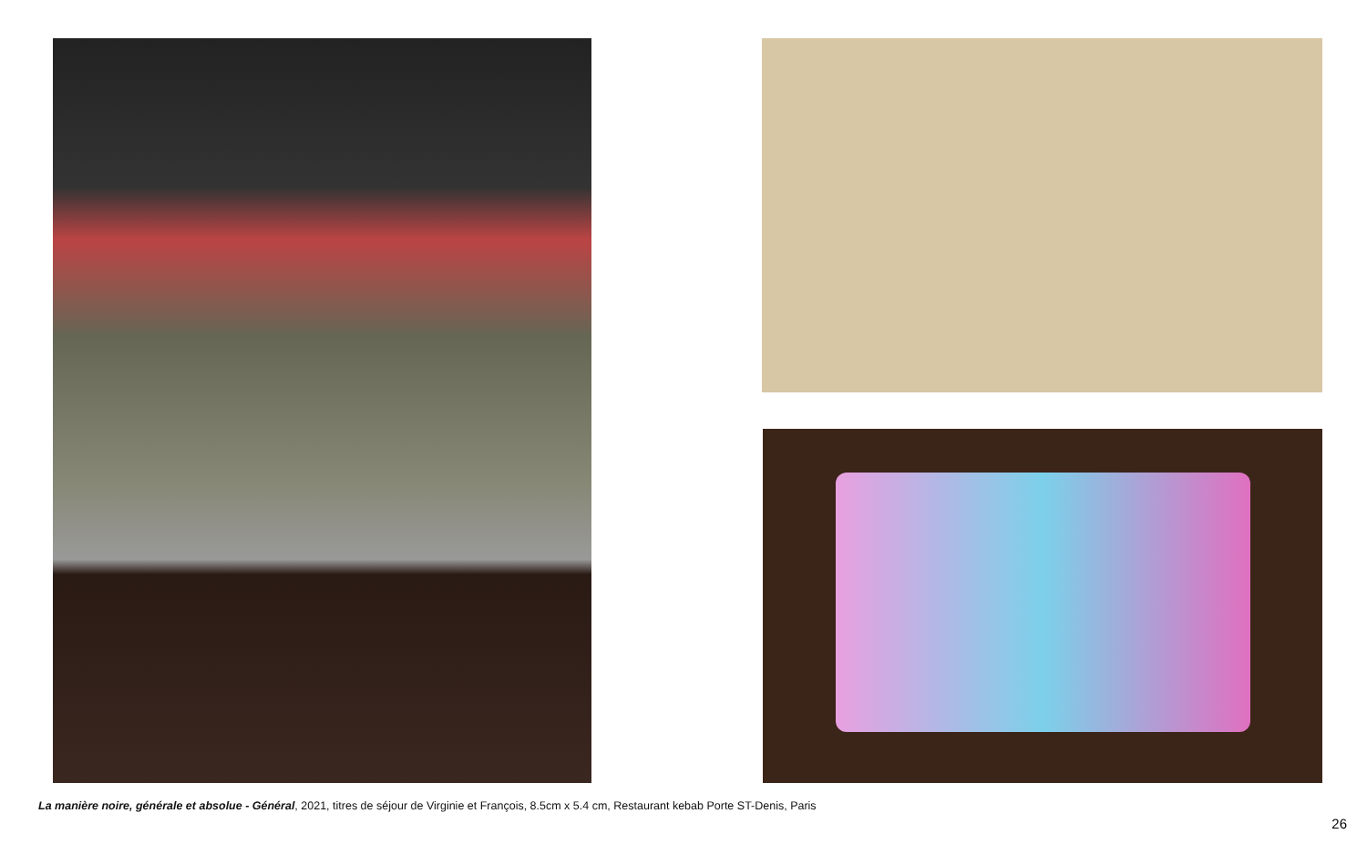La manière noire, générale et absolue - Général, 2021, titres de séjour de Virginie et François, 8.5cm x 5.4 cm, Restaurant kebab Porte ST-Denis, Paris
26